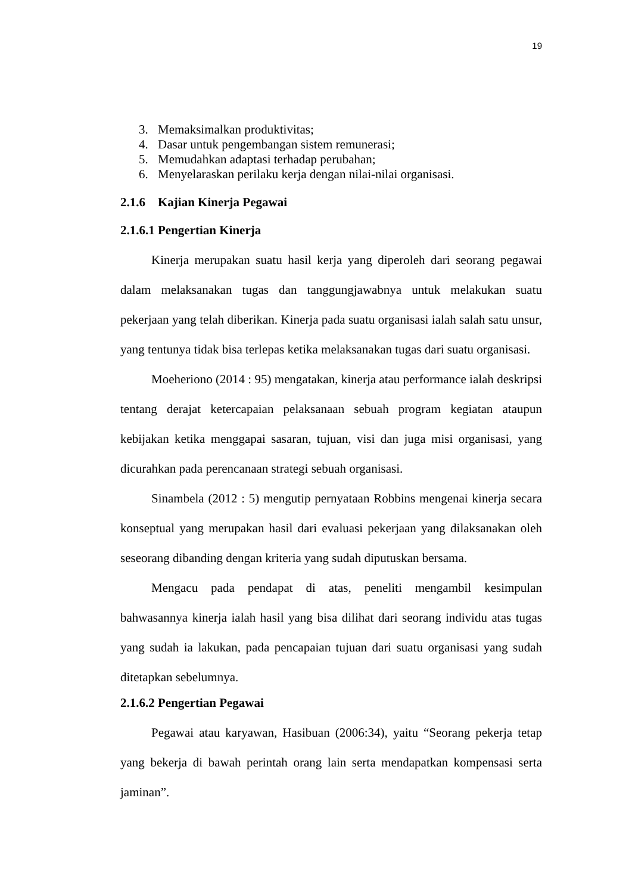19
3. Memaksimalkan produktivitas;
4. Dasar untuk pengembangan sistem remunerasi;
5. Memudahkan adaptasi terhadap perubahan;
6. Menyelaraskan perilaku kerja dengan nilai-nilai organisasi.
2.1.6 Kajian Kinerja Pegawai
2.1.6.1 Pengertian Kinerja
Kinerja merupakan suatu hasil kerja yang diperoleh dari seorang pegawai dalam melaksanakan tugas dan tanggungjawabnya untuk melakukan suatu pekerjaan yang telah diberikan. Kinerja pada suatu organisasi ialah salah satu unsur, yang tentunya tidak bisa terlepas ketika melaksanakan tugas dari suatu organisasi.
Moeheriono (2014 : 95) mengatakan, kinerja atau performance ialah deskripsi tentang derajat ketercapaian pelaksanaan sebuah program kegiatan ataupun kebijakan ketika menggapai sasaran, tujuan, visi dan juga misi organisasi, yang dicurahkan pada perencanaan strategi sebuah organisasi.
Sinambela (2012 : 5) mengutip pernyataan Robbins mengenai kinerja secara konseptual yang merupakan hasil dari evaluasi pekerjaan yang dilaksanakan oleh seseorang dibanding dengan kriteria yang sudah diputuskan bersama.
Mengacu pada pendapat di atas, peneliti mengambil kesimpulan bahwasannya kinerja ialah hasil yang bisa dilihat dari seorang individu atas tugas yang sudah ia lakukan, pada pencapaian tujuan dari suatu organisasi yang sudah ditetapkan sebelumnya.
2.1.6.2 Pengertian Pegawai
Pegawai atau karyawan, Hasibuan (2006:34), yaitu “Seorang pekerja tetap yang bekerja di bawah perintah orang lain serta mendapatkan kompensasi serta jaminan”.